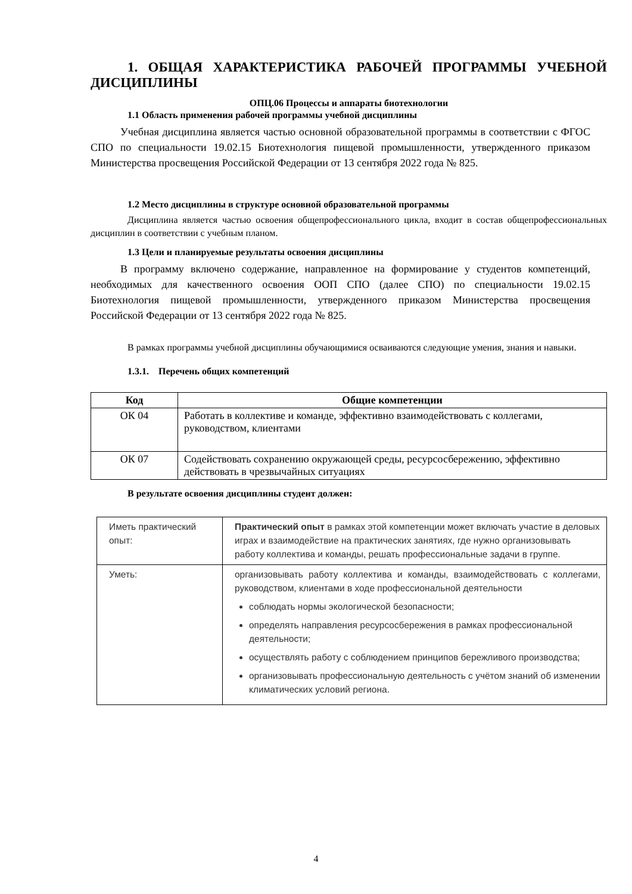1. ОБЩАЯ ХАРАКТЕРИСТИКА РАБОЧЕЙ ПРОГРАММЫ УЧЕБНОЙ ДИСЦИПЛИНЫ
ОПЦ.06 Процессы и аппараты биотехнологии
1.1 Область применения рабочей программы учебной дисциплины
Учебная дисциплина является частью основной образовательной программы в соответствии с ФГОС СПО по специальности 19.02.15 Биотехнология пищевой промышленности, утвержденного приказом Министерства просвещения Российской Федерации от 13 сентября 2022 года № 825.
1.2 Место дисциплины в структуре основной образовательной программы
Дисциплина является частью освоения общепрофессионального цикла, входит в состав общепрофессиональных дисциплин в соответствии с учебным планом.
1.3 Цели и планируемые результаты освоения дисциплины
В программу включено содержание, направленное на формирование у студентов компетенций, необходимых для качественного освоения ООП СПО (далее СПО) по специальности 19.02.15 Биотехнология пищевой промышленности, утвержденного приказом Министерства просвещения Российской Федерации от 13 сентября 2022 года № 825.
В рамках программы учебной дисциплины обучающимися осваиваются следующие умения, знания и навыки.
1.3.1. Перечень общих компетенций
| Код | Общие компетенции |
| --- | --- |
| ОК 04 | Работать в коллективе и команде, эффективно взаимодействовать с коллегами, руководством, клиентами |
| ОК 07 | Содействовать сохранению окружающей среды, ресурсосбережению, эффективно действовать в чрезвычайных ситуациях |
В результате освоения дисциплины студент должен:
| Иметь практический опыт: | Практический опыт в рамках этой компетенции может включать участие в деловых играх и взаимодействие на практических занятиях, где нужно организовывать работу коллектива и команды, решать профессиональные задачи в группе. |
| Уметь: | организовывать работу коллектива и команды, взаимодействовать с коллегами, руководством, клиентами в ходе профессиональной деятельности соблюдать нормы экологической безопасности; определять направления ресурсосбережения в рамках профессиональной деятельности; осуществлять работу с соблюдением принципов бережливого производства; организовывать профессиональную деятельность с учётом знаний об изменении климатических условий региона. |
4